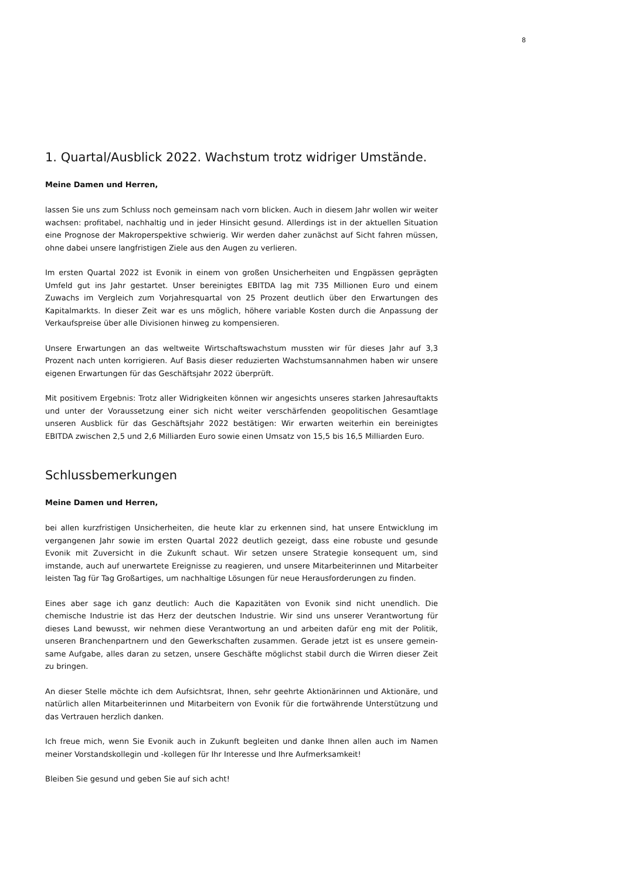8
1. Quartal/Ausblick 2022. Wachstum trotz widriger Umstände.
Meine Damen und Herren,
lassen Sie uns zum Schluss noch gemeinsam nach vorn blicken. Auch in diesem Jahr wollen wir weiter wachsen: profitabel, nachhaltig und in jeder Hinsicht gesund. Allerdings ist in der aktuellen Situation eine Prognose der Makroperspektive schwierig. Wir werden daher zunächst auf Sicht fahren müssen, ohne dabei unsere langfristigen Ziele aus den Augen zu verlieren.
Im ersten Quartal 2022 ist Evonik in einem von großen Unsicherheiten und Engpässen geprägten Umfeld gut ins Jahr gestartet. Unser bereinigtes EBITDA lag mit 735 Millionen Euro und einem Zuwachs im Vergleich zum Vorjahresquartal von 25 Prozent deutlich über den Erwartungen des Kapitalmarkts. In dieser Zeit war es uns möglich, höhere variable Kosten durch die Anpassung der Verkaufspreise über alle Divisionen hinweg zu kompensieren.
Unsere Erwartungen an das weltweite Wirtschaftswachstum mussten wir für dieses Jahr auf 3,3 Prozent nach unten korrigieren. Auf Basis dieser reduzierten Wachstumsannahmen haben wir unsere eigenen Erwartungen für das Geschäftsjahr 2022 überprüft.
Mit positivem Ergebnis: Trotz aller Widrigkeiten können wir angesichts unseres starken Jahresauftakts und unter der Voraussetzung einer sich nicht weiter verschärfenden geopolitischen Gesamtlage unseren Ausblick für das Geschäftsjahr 2022 bestätigen: Wir erwarten weiterhin ein bereinigtes EBITDA zwischen 2,5 und 2,6 Milliarden Euro sowie einen Umsatz von 15,5 bis 16,5 Milliarden Euro.
Schlussbemerkungen
Meine Damen und Herren,
bei allen kurzfristigen Unsicherheiten, die heute klar zu erkennen sind, hat unsere Entwicklung im vergangenen Jahr sowie im ersten Quartal 2022 deutlich gezeigt, dass eine robuste und gesunde Evonik mit Zuversicht in die Zukunft schaut. Wir setzen unsere Strategie konsequent um, sind imstande, auch auf unerwartete Ereignisse zu reagieren, und unsere Mitarbeiterinnen und Mitarbeiter leisten Tag für Tag Großartiges, um nachhaltige Lösungen für neue Herausforderungen zu finden.
Eines aber sage ich ganz deutlich: Auch die Kapazitäten von Evonik sind nicht unendlich. Die chemische Industrie ist das Herz der deutschen Industrie. Wir sind uns unserer Verantwortung für dieses Land bewusst, wir nehmen diese Verantwortung an und arbeiten dafür eng mit der Politik, unseren Branchenpartnern und den Gewerkschaften zusammen. Gerade jetzt ist es unsere gemein-same Aufgabe, alles daran zu setzen, unsere Geschäfte möglichst stabil durch die Wirren dieser Zeit zu bringen.
An dieser Stelle möchte ich dem Aufsichtsrat, Ihnen, sehr geehrte Aktionärinnen und Aktionäre, und natürlich allen Mitarbeiterinnen und Mitarbeitern von Evonik für die fortwährende Unterstützung und das Vertrauen herzlich danken.
Ich freue mich, wenn Sie Evonik auch in Zukunft begleiten und danke Ihnen allen auch im Namen meiner Vorstandskollegin und -kollegen für Ihr Interesse und Ihre Aufmerksamkeit!
Bleiben Sie gesund und geben Sie auf sich acht!